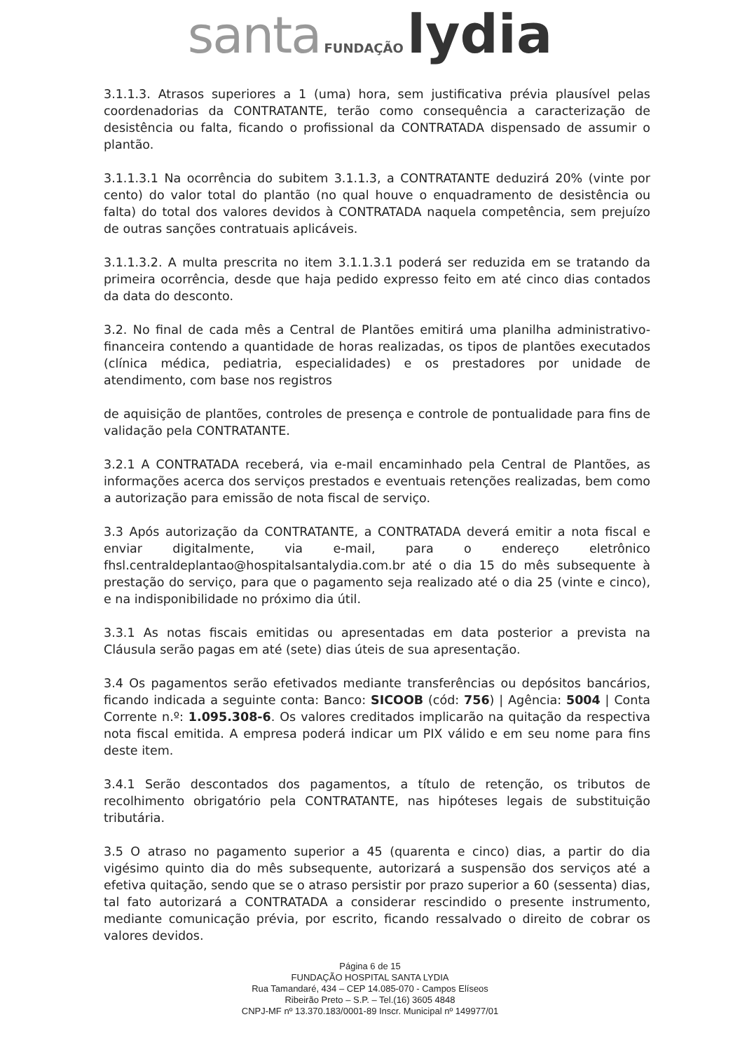santa FUNDAÇÃO lydia
3.1.1.3. Atrasos superiores a 1 (uma) hora, sem justificativa prévia plausível pelas coordenadorias da CONTRATANTE, terão como consequência a caracterização de desistência ou falta, ficando o profissional da CONTRATADA dispensado de assumir o plantão.
3.1.1.3.1 Na ocorrência do subitem 3.1.1.3, a CONTRATANTE deduzirá 20% (vinte por cento) do valor total do plantão (no qual houve o enquadramento de desistência ou falta) do total dos valores devidos à CONTRATADA naquela competência, sem prejuízo de outras sanções contratuais aplicáveis.
3.1.1.3.2. A multa prescrita no item 3.1.1.3.1 poderá ser reduzida em se tratando da primeira ocorrência, desde que haja pedido expresso feito em até cinco dias contados da data do desconto.
3.2. No final de cada mês a Central de Plantões emitirá uma planilha administrativo-financeira contendo a quantidade de horas realizadas, os tipos de plantões executados (clínica médica, pediatria, especialidades) e os prestadores por unidade de atendimento, com base nos registros
de aquisição de plantões, controles de presença e controle de pontualidade para fins de validação pela CONTRATANTE.
3.2.1 A CONTRATADA receberá, via e-mail encaminhado pela Central de Plantões, as informações acerca dos serviços prestados e eventuais retenções realizadas, bem como a autorização para emissão de nota fiscal de serviço.
3.3 Após autorização da CONTRATANTE, a CONTRATADA deverá emitir a nota fiscal e enviar digitalmente, via e-mail, para o endereço eletrônico fhsl.centraldeplantao@hospitalsantalydia.com.br até o dia 15 do mês subsequente à prestação do serviço, para que o pagamento seja realizado até o dia 25 (vinte e cinco), e na indisponibilidade no próximo dia útil.
3.3.1 As notas fiscais emitidas ou apresentadas em data posterior a prevista na Cláusula serão pagas em até (sete) dias úteis de sua apresentação.
3.4 Os pagamentos serão efetivados mediante transferências ou depósitos bancários, ficando indicada a seguinte conta: Banco: SICOOB (cód: 756) | Agência: 5004 | Conta Corrente n.º: 1.095.308-6. Os valores creditados implicarão na quitação da respectiva nota fiscal emitida. A empresa poderá indicar um PIX válido e em seu nome para fins deste item.
3.4.1 Serão descontados dos pagamentos, a título de retenção, os tributos de recolhimento obrigatório pela CONTRATANTE, nas hipóteses legais de substituição tributária.
3.5 O atraso no pagamento superior a 45 (quarenta e cinco) dias, a partir do dia vigésimo quinto dia do mês subsequente, autorizará a suspensão dos serviços até a efetiva quitação, sendo que se o atraso persistir por prazo superior a 60 (sessenta) dias, tal fato autorizará a CONTRATADA a considerar rescindido o presente instrumento, mediante comunicação prévia, por escrito, ficando ressalvado o direito de cobrar os valores devidos.
Página 6 de 15
FUNDAÇÃO HOSPITAL SANTA LYDIA
Rua Tamandaré, 434 – CEP 14.085-070 - Campos Elíseos
Ribeirão Preto – S.P. – Tel.(16) 3605 4848
CNPJ-MF nº 13.370.183/0001-89 Inscr. Municipal nº 149977/01